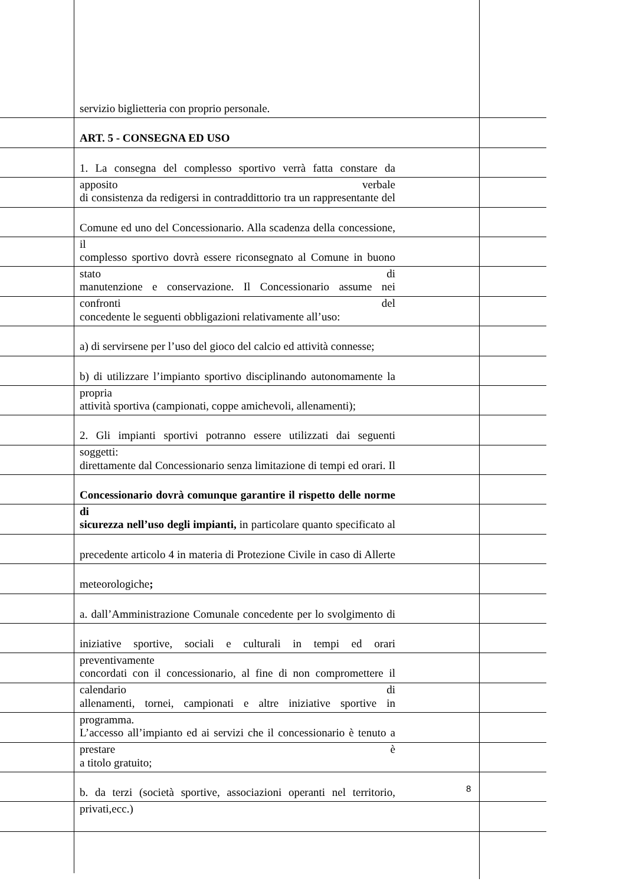servizio biglietteria con proprio personale.
ART. 5 - CONSEGNA ED USO
1. La consegna del complesso sportivo verrà fatta constare da apposito verbale
di consistenza da redigersi in contraddittorio tra un rappresentante del
Comune ed uno del Concessionario. Alla scadenza della concessione, il
complesso sportivo dovrà essere riconsegnato al Comune in buono stato di
manutenzione e conservazione. Il Concessionario assume nei confronti del
concedente le seguenti obbligazioni relativamente all’uso:
a) di servirsene per l’uso del gioco del calcio ed attività connesse;
b) di utilizzare l’impianto sportivo disciplinando autonomamente la propria
attività sportiva (campionati, coppe amichevoli, allenamenti);
2. Gli impianti sportivi potranno essere utilizzati dai seguenti soggetti:
direttamente dal Concessionario senza limitazione di tempi ed orari. Il
Concessionario dovrà comunque garantire il rispetto delle norme di
sicurezza nell’uso degli impianti, in particolare quanto specificato al
precedente articolo 4 in materia di Protezione Civile in caso di Allerte
meteorologiche;
a. dall’Amministrazione Comunale concedente per lo svolgimento di
iniziative sportive, sociali e culturali in tempi ed orari preventivamente
concordati con il concessionario, al fine di non compromettere il calendario di
allenamenti, tornei, campionati e altre iniziative sportive in programma.
L’accesso all’impianto ed ai servizi che il concessionario è tenuto a prestare è
a titolo gratuito;
b. da terzi (società sportive, associazioni operanti nel territorio, privati,ecc.)
8